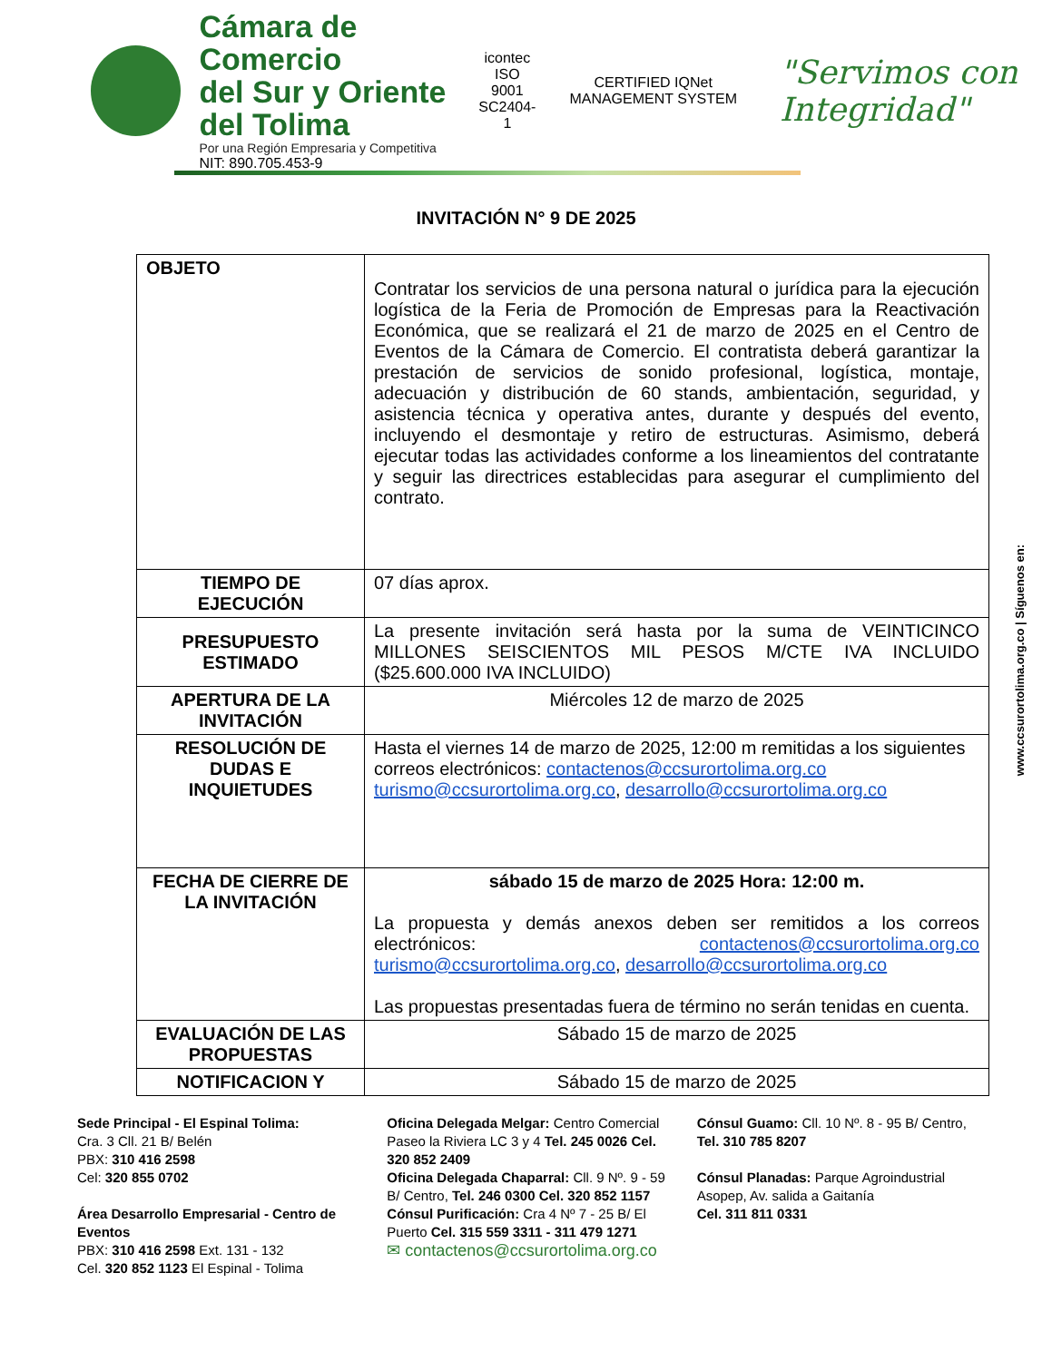Cámara de Comercio
del Sur y Oriente del Tolima
Por una Región Empresaria y Competitiva
NIT: 890.705.453-9
icontec
ISO 9001
SC2404-1
CERTIFIED IQNet MANAGEMENT SYSTEM
"Servimos con Integridad"
INVITACIÓN N° 9 DE 2025
| OBJETO | Contratar los servicios de una persona natural o jurídica para la ejecución logística de la Feria de Promoción de Empresas para la Reactivación Económica, que se realizará el 21 de marzo de 2025 en el Centro de Eventos de la Cámara de Comercio. El contratista deberá garantizar la prestación de servicios de sonido profesional, logística, montaje, adecuación y distribución de 60 stands, ambientación, seguridad, y asistencia técnica y operativa antes, durante y después del evento, incluyendo el desmontaje y retiro de estructuras. Asimismo, deberá ejecutar todas las actividades conforme a los lineamientos del contratante y seguir las directrices establecidas para asegurar el cumplimiento del contrato. |
| TIEMPO DE EJECUCIÓN | 07 días aprox. |
| PRESUPUESTO ESTIMADO | La presente invitación será hasta por la suma de VEINTICINCO MILLONES SEISCIENTOS MIL PESOS M/CTE IVA INCLUIDO ($25.600.000 IVA INCLUIDO) |
| APERTURA DE LA INVITACIÓN | Miércoles 12 de marzo de 2025 |
| RESOLUCIÓN DE DUDAS E INQUIETUDES | Hasta el viernes 14 de marzo de 2025, 12:00 m remitidas a los siguientes correos electrónicos: contactenos@ccsurortolima.org.co turismo@ccsurortolima.org.co , desarrollo@ccsurortolima.org.co |
| FECHA DE CIERRE DE LA INVITACIÓN | sábado 15 de marzo de 2025 Hora: 12:00 m. La propuesta y demás anexos deben ser remitidos a los correos electrónicos: contactenos@ccsurortolima.org.co turismo@ccsurortolima.org.co , desarrollo@ccsurortolima.org.co Las propuestas presentadas fuera de término no serán tenidas en cuenta. |
| EVALUACIÓN DE LAS PROPUESTAS | Sábado 15 de marzo de 2025 |
| NOTIFICACION Y | Sábado 15 de marzo de 2025 |
www.ccsurortolima.org.co | Síguenos en:
Sede Principal - El Espinal Tolima:
Cra. 3 Cll. 21 B/ Belén
PBX: 310 416 2598
Cel: 320 855 0702
Área Desarrollo Empresarial - Centro de Eventos
PBX: 310 416 2598 Ext. 131 - 132
Cel. 320 852 1123 El Espinal - Tolima
Oficina Delegada Melgar: Centro Comercial Paseo la Riviera LC 3 y 4 Tel. 245 0026 Cel. 320 852 2409
Oficina Delegada Chaparral: Cll. 9 Nº. 9 - 59 B/ Centro, Tel. 246 0300 Cel. 320 852 1157
Cónsul Purificación: Cra 4 Nº 7 - 25 B/ El Puerto Cel. 315 559 3311 - 311 479 1271
✉ contactenos@ccsurortolima.org.co
Cónsul Guamo: Cll. 10 Nº. 8 - 95 B/ Centro, Tel. 310 785 8207
Cónsul Planadas: Parque Agroindustrial Asopep, Av. salida a Gaitanía
Cel. 311 811 0331